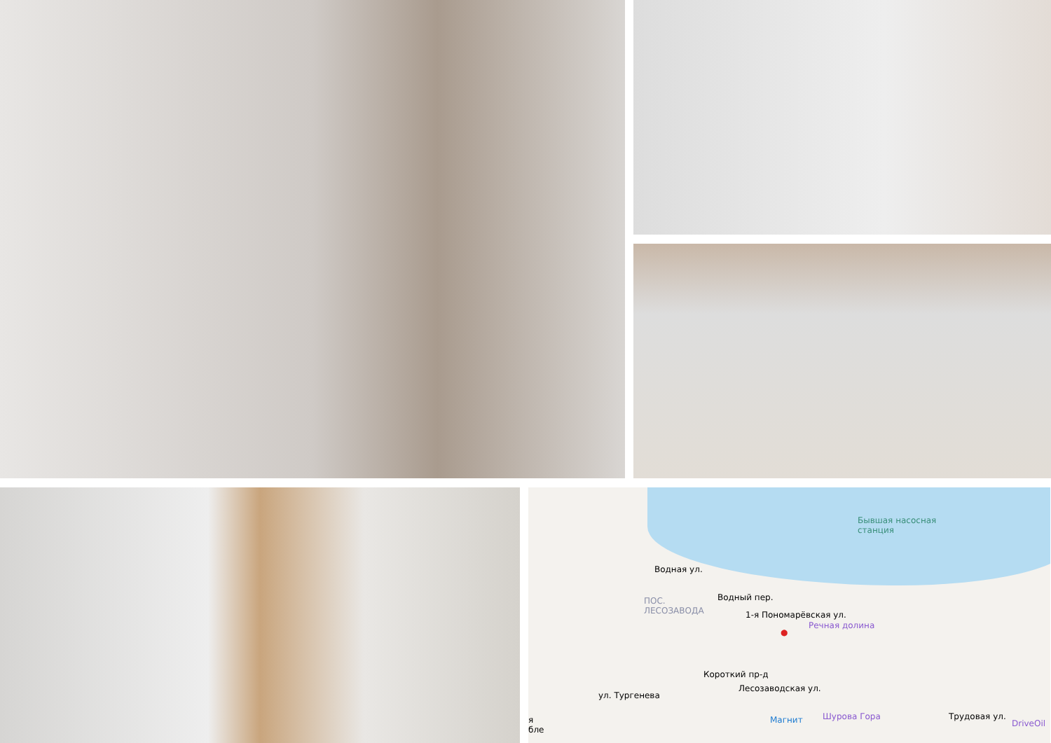Бывшая насосная
станция
Водная ул.
ПОС.
ЛЕСОЗАВОДА
Водный пер.
1-я Пономарёвская ул.
Речная долина
●
Короткий пр-д
Лесозаводская ул.
ул. Тургенева
Магнит Шурова Гора Трудовая ул.
DriveOil
я
бле